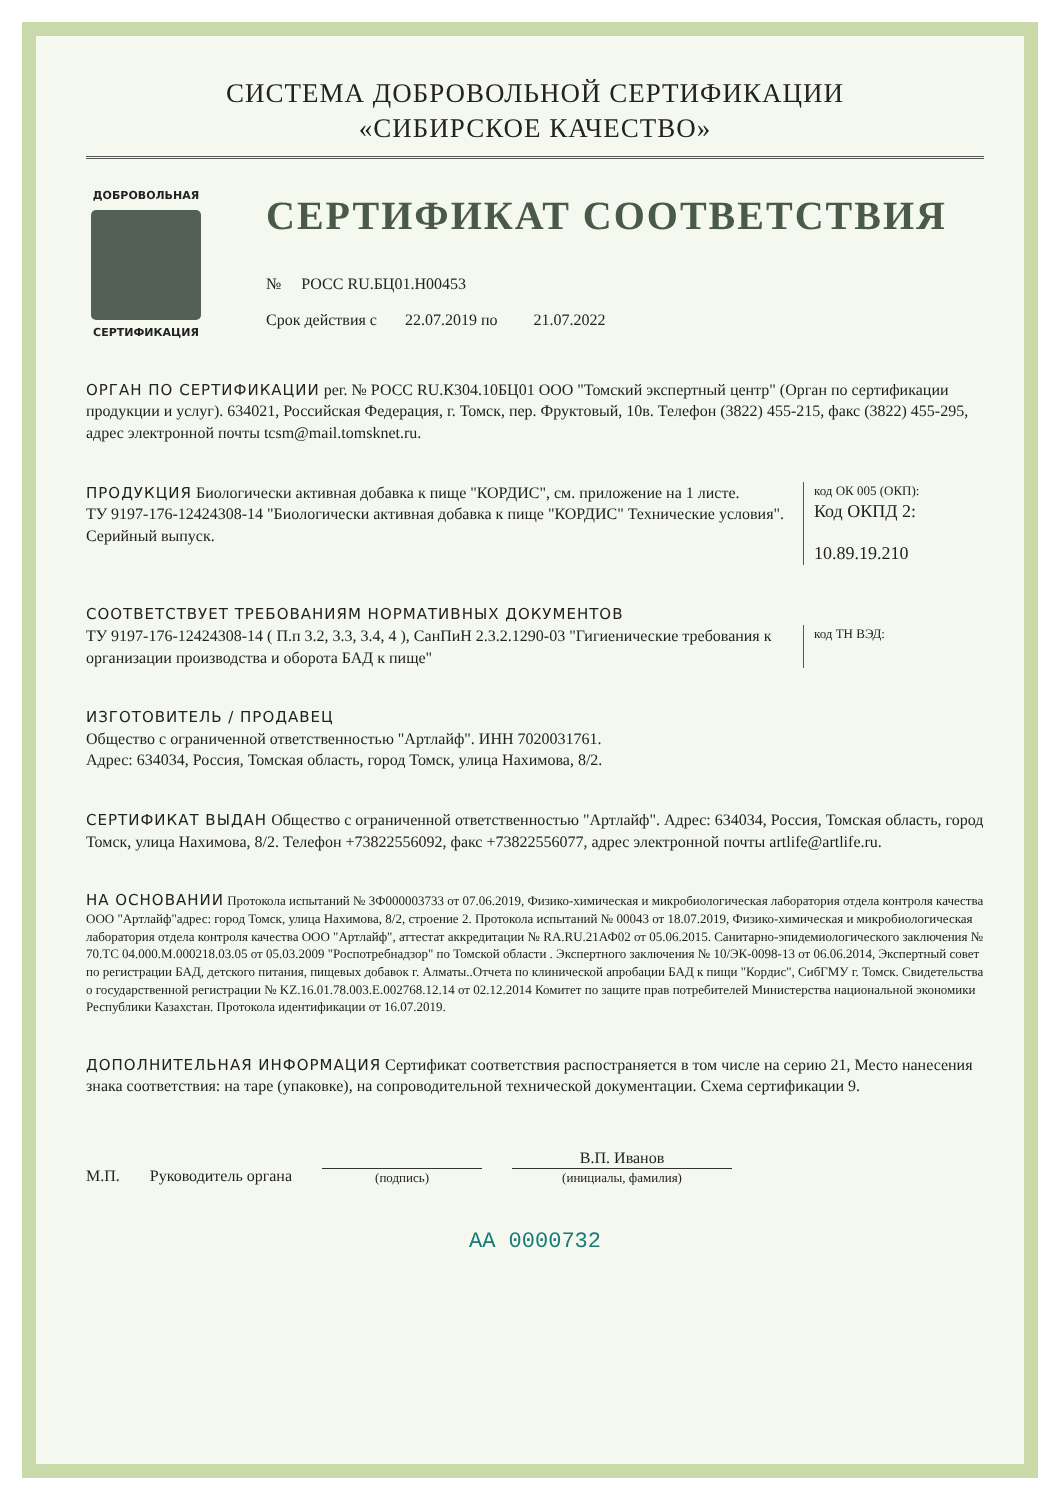СИСТЕМА ДОБРОВОЛЬНОЙ СЕРТИФИКАЦИИ
«СИБИРСКОЕ КАЧЕСТВО»
ДОБРОВОЛЬНАЯ
СЕРТИФИКАЦИЯ
СЕРТИФИКАТ СООТВЕТСТВИЯ
№ РОСС RU.БЦ01.Н00453
Срок действия с 22.07.2019 по 21.07.2022
ОРГАН ПО СЕРТИФИКАЦИИ рег. № РОСС RU.К304.10БЦ01 ООО "Томский экспертный центр" (Орган по сертификации продукции и услуг). 634021, Российская Федерация, г. Томск, пер. Фруктовый, 10в. Телефон (3822) 455-215, факс (3822) 455-295, адрес электронной почты tcsm@mail.tomsknet.ru.
ПРОДУКЦИЯ Биологически активная добавка к пище "КОРДИС", см. приложение на 1 листе.
ТУ 9197-176-12424308-14 "Биологически активная добавка к пище "КОРДИС" Технические условия". Серийный выпуск.
код ОК 005 (ОКП):
Код ОКПД 2:
10.89.19.210
СООТВЕТСТВУЕТ ТРЕБОВАНИЯМ НОРМАТИВНЫХ ДОКУМЕНТОВ
ТУ 9197-176-12424308-14 ( П.п 3.2, 3.3, 3.4, 4 ), СанПиН 2.3.2.1290-03 "Гигиенические требования к организации производства и оборота БАД к пище"
код ТН ВЭД:
ИЗГОТОВИТЕЛЬ / ПРОДАВЕЦ
Общество с ограниченной ответственностью "Артлайф". ИНН 7020031761.
Адрес: 634034, Россия, Томская область, город Томск, улица Нахимова, 8/2.
СЕРТИФИКАТ ВЫДАН Общество с ограниченной ответственностью "Артлайф". Адрес: 634034, Россия, Томская область, город Томск, улица Нахимова, 8/2. Телефон +73822556092, факс +73822556077, адрес электронной почты artlife@artlife.ru.
НА ОСНОВАНИИ Протокола испытаний № 3Ф000003733 от 07.06.2019, Физико-химическая и микробиологическая лаборатория отдела контроля качества ООО "Артлайф"адрес: город Томск, улица Нахимова, 8/2, строение 2. Протокола испытаний № 00043 от 18.07.2019, Физико-химическая и микробиологическая лаборатория отдела контроля качества ООО "Артлайф", аттестат аккредитации № RA.RU.21АФ02 от 05.06.2015. Санитарно-эпидемиологического заключения № 70.ТС 04.000.М.000218.03.05 от 05.03.2009 "Роспотребнадзор" по Томской области . Экспертного заключения № 10/ЭК-0098-13 от 06.06.2014, Экспертный совет по регистрации БАД, детского питания, пищевых добавок г. Алматы..Отчета по клинической апробации БАД к пищи "Кордис", СибГМУ г. Томск. Свидетельства о государственной регистрации № KZ.16.01.78.003.Е.002768.12.14 от 02.12.2014 Комитет по защите прав потребителей Министерства национальной экономики Республики Казахстан. Протокола идентификации от 16.07.2019.
ДОПОЛНИТЕЛЬНАЯ ИНФОРМАЦИЯ Сертификат соответствия распостраняется в том числе на серию 21, Место нанесения знака соответствия: на таре (упаковке), на сопроводительной технической документации. Схема сертификации 9.
М.П. Руководитель органа (подпись) В.П. Иванов
(инициалы, фамилия)
АА 0000732